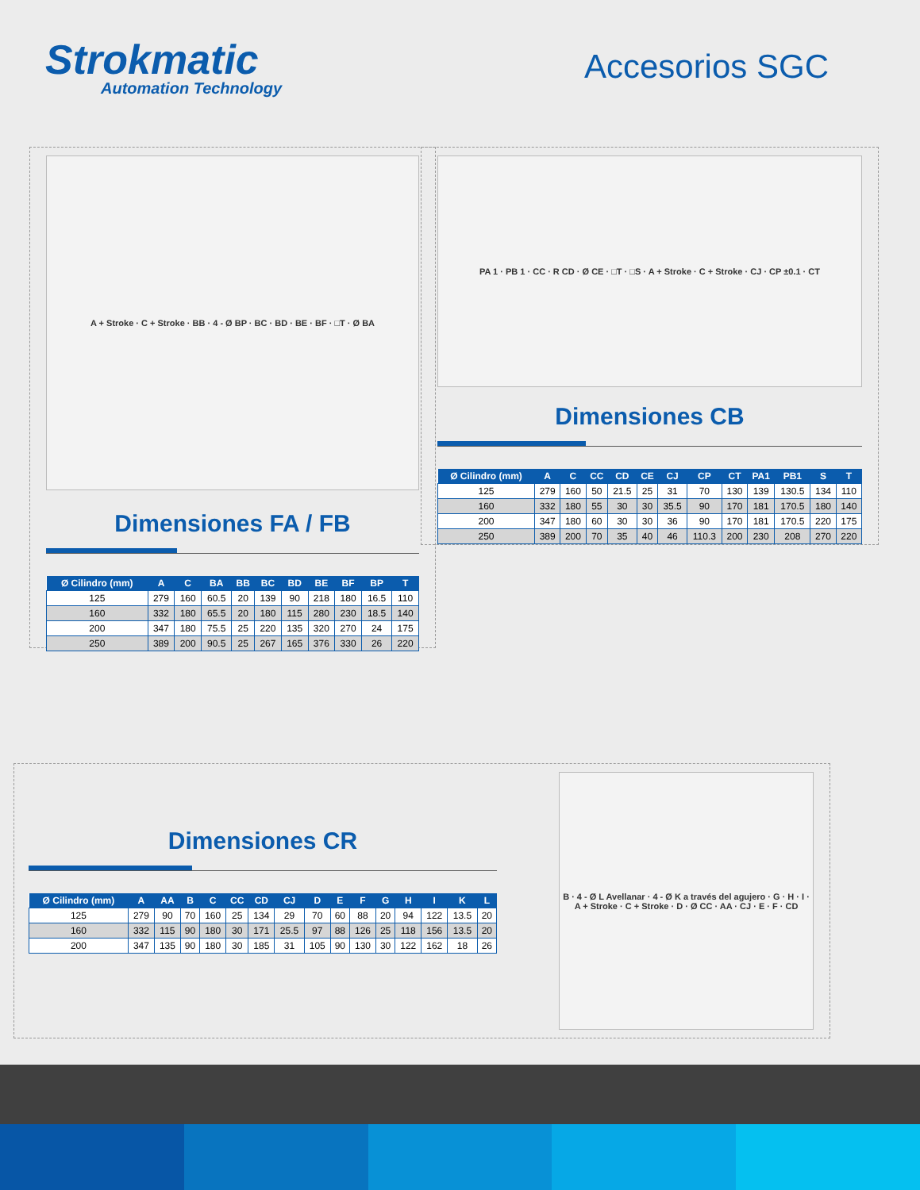Strokmatic
Automation Technology
Accesorios SGC
A + Stroke · C + Stroke · BB · 4 - Ø BP · BC · BD · BE · BF · □T · Ø BA
Dimensiones FA / FB
| Ø Cilindro (mm) | A | C | BA | BB | BC | BD | BE | BF | BP | T |
| --- | --- | --- | --- | --- | --- | --- | --- | --- | --- | --- |
| 125 | 279 | 160 | 60.5 | 20 | 139 | 90 | 218 | 180 | 16.5 | 110 |
| 160 | 332 | 180 | 65.5 | 20 | 180 | 115 | 280 | 230 | 18.5 | 140 |
| 200 | 347 | 180 | 75.5 | 25 | 220 | 135 | 320 | 270 | 24 | 175 |
| 250 | 389 | 200 | 90.5 | 25 | 267 | 165 | 376 | 330 | 26 | 220 |
PA 1 · PB 1 · CC · R CD · Ø CE · □T · □S · A + Stroke · C + Stroke · CJ · CP ±0.1 · CT
Dimensiones CB
| Ø Cilindro (mm) | A | C | CC | CD | CE | CJ | CP | CT | PA1 | PB1 | S | T |
| --- | --- | --- | --- | --- | --- | --- | --- | --- | --- | --- | --- | --- |
| 125 | 279 | 160 | 50 | 21.5 | 25 | 31 | 70 | 130 | 139 | 130.5 | 134 | 110 |
| 160 | 332 | 180 | 55 | 30 | 30 | 35.5 | 90 | 170 | 181 | 170.5 | 180 | 140 |
| 200 | 347 | 180 | 60 | 30 | 30 | 36 | 90 | 170 | 181 | 170.5 | 220 | 175 |
| 250 | 389 | 200 | 70 | 35 | 40 | 46 | 110.3 | 200 | 230 | 208 | 270 | 220 |
Dimensiones CR
| Ø Cilindro (mm) | A | AA | B | C | CC | CD | CJ | D | E | F | G | H | I | K | L |
| --- | --- | --- | --- | --- | --- | --- | --- | --- | --- | --- | --- | --- | --- | --- | --- |
| 125 | 279 | 90 | 70 | 160 | 25 | 134 | 29 | 70 | 60 | 88 | 20 | 94 | 122 | 13.5 | 20 |
| 160 | 332 | 115 | 90 | 180 | 30 | 171 | 25.5 | 97 | 88 | 126 | 25 | 118 | 156 | 13.5 | 20 |
| 200 | 347 | 135 | 90 | 180 | 30 | 185 | 31 | 105 | 90 | 130 | 30 | 122 | 162 | 18 | 26 |
B · 4 - Ø L Avellanar · 4 - Ø K a través del agujero · G · H · I · A + Stroke · C + Stroke · D · Ø CC · AA · CJ · E · F · CD